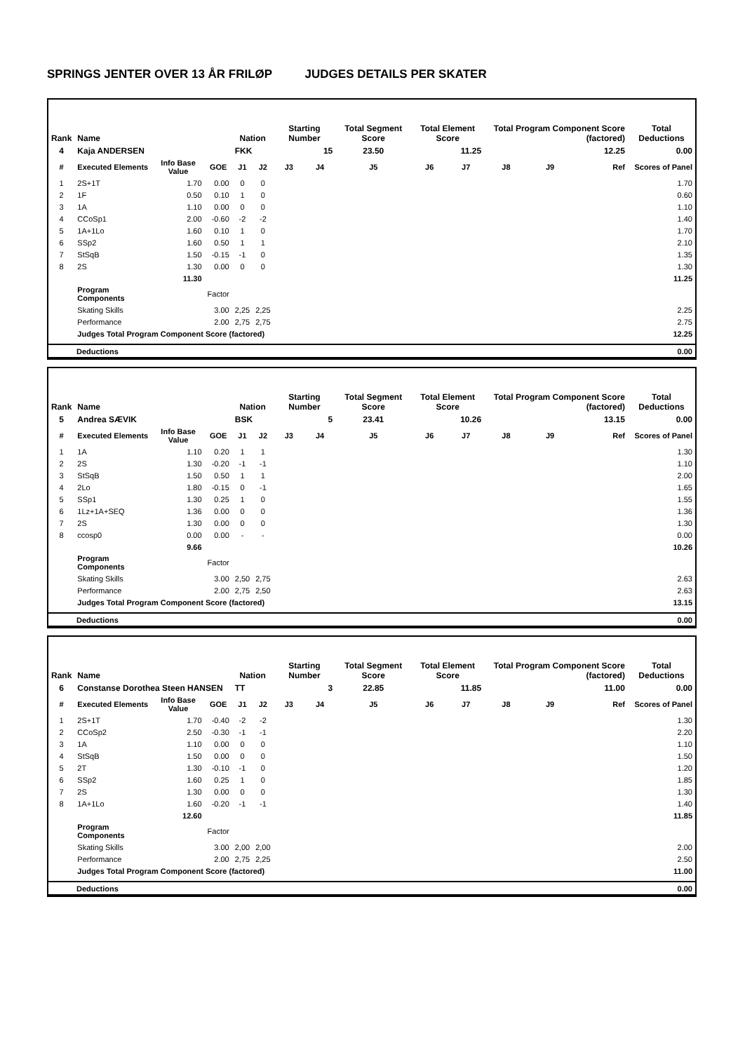SPRINGS JENTER OVER 13 ÅR FRILØP JUDGES DETAILS PER SKATER
| Rank | Name | | | Nation | | Starting Number | | Total Segment Score | Total Element Score | | Total Program Component Score (factored) | | | Total Deductions |
| --- | --- | --- | --- | --- | --- | --- | --- | --- | --- | --- | --- | --- | --- | --- |
| 4 | Kaja ANDERSEN | | | FKK | | 15 | | 23.50 | 11.25 | | 12.25 | | | 0.00 |
| # | Executed Elements | Info Base Value | GOE | J1 | J2 | J3 | J4 | J5 | J6 | J7 | J8 | J9 | Ref | Scores of Panel |
| 1 | 2S+1T | 1.70 | 0.00 | 0 | 0 | | | | | | | | | 1.70 |
| 2 | 1F | 0.50 | 0.10 | 1 | 0 | | | | | | | | | 0.60 |
| 3 | 1A | 1.10 | 0.00 | 0 | 0 | | | | | | | | | 1.10 |
| 4 | CCoSp1 | 2.00 | -0.60 | -2 | -2 | | | | | | | | | 1.40 |
| 5 | 1A+1Lo | 1.60 | 0.10 | 1 | 0 | | | | | | | | | 1.70 |
| 6 | SSp2 | 1.60 | 0.50 | 1 | 1 | | | | | | | | | 2.10 |
| 7 | StSqB | 1.50 | -0.15 | -1 | 0 | | | | | | | | | 1.35 |
| 8 | 2S | 1.30 | 0.00 | 0 | 0 | | | | | | | | | 1.30 |
| | | 11.30 | | | | | | | | | | | | 11.25 |
| | Program Components | | Factor | | | | | | | | | | | |
| | Skating Skills | | 3.00 | 2,25 | 2,25 | | | | | | | | | 2.25 |
| | Performance | | 2.00 | 2,75 | 2,75 | | | | | | | | | 2.75 |
| | Judges Total Program Component Score (factored) | | | | | | | | | | | | | 12.25 |
| Deductions | 0.00 |
| Rank | Name | | | Nation | | Starting Number | | Total Segment Score | Total Element Score | | Total Program Component Score (factored) | | | Total Deductions |
| --- | --- | --- | --- | --- | --- | --- | --- | --- | --- | --- | --- | --- | --- | --- |
| 5 | Andrea SÆVIK | | | BSK | | 5 | | 23.41 | 10.26 | | 13.15 | | | 0.00 |
| # | Executed Elements | Info Base Value | GOE | J1 | J2 | J3 | J4 | J5 | J6 | J7 | J8 | J9 | Ref | Scores of Panel |
| 1 | 1A | 1.10 | 0.20 | 1 | 1 | | | | | | | | | 1.30 |
| 2 | 2S | 1.30 | -0.20 | -1 | -1 | | | | | | | | | 1.10 |
| 3 | StSqB | 1.50 | 0.50 | 1 | 1 | | | | | | | | | 2.00 |
| 4 | 2Lo | 1.80 | -0.15 | 0 | -1 | | | | | | | | | 1.65 |
| 5 | SSp1 | 1.30 | 0.25 | 1 | 0 | | | | | | | | | 1.55 |
| 6 | 1Lz+1A+SEQ | 1.36 | 0.00 | 0 | 0 | | | | | | | | | 1.36 |
| 7 | 2S | 1.30 | 0.00 | 0 | 0 | | | | | | | | | 1.30 |
| 8 | ccosp0 | 0.00 | 0.00 | - | - | | | | | | | | | 0.00 |
| | | 9.66 | | | | | | | | | | | | 10.26 |
| | Program Components | | Factor | | | | | | | | | | | |
| | Skating Skills | | 3.00 | 2,50 | 2,75 | | | | | | | | | 2.63 |
| | Performance | | 2.00 | 2,75 | 2,50 | | | | | | | | | 2.63 |
| | Judges Total Program Component Score (factored) | | | | | | | | | | | | | 13.15 |
| Deductions | 0.00 |
| Rank | Name | | | Nation | | Starting Number | | Total Segment Score | Total Element Score | | Total Program Component Score (factored) | | | Total Deductions |
| --- | --- | --- | --- | --- | --- | --- | --- | --- | --- | --- | --- | --- | --- | --- |
| 6 | Constanse Dorothea Steen HANSEN | | | TT | | 3 | | 22.85 | 11.85 | | 11.00 | | | 0.00 |
| # | Executed Elements | Info Base Value | GOE | J1 | J2 | J3 | J4 | J5 | J6 | J7 | J8 | J9 | Ref | Scores of Panel |
| 1 | 2S+1T | 1.70 | -0.40 | -2 | -2 | | | | | | | | | 1.30 |
| 2 | CCoSp2 | 2.50 | -0.30 | -1 | -1 | | | | | | | | | 2.20 |
| 3 | 1A | 1.10 | 0.00 | 0 | 0 | | | | | | | | | 1.10 |
| 4 | StSqB | 1.50 | 0.00 | 0 | 0 | | | | | | | | | 1.50 |
| 5 | 2T | 1.30 | -0.10 | -1 | 0 | | | | | | | | | 1.20 |
| 6 | SSp2 | 1.60 | 0.25 | 1 | 0 | | | | | | | | | 1.85 |
| 7 | 2S | 1.30 | 0.00 | 0 | 0 | | | | | | | | | 1.30 |
| 8 | 1A+1Lo | 1.60 | -0.20 | -1 | -1 | | | | | | | | | 1.40 |
| | | 12.60 | | | | | | | | | | | | 11.85 |
| | Program Components | | Factor | | | | | | | | | | | |
| | Skating Skills | | 3.00 | 2,00 | 2,00 | | | | | | | | | 2.00 |
| | Performance | | 2.00 | 2,75 | 2,25 | | | | | | | | | 2.50 |
| | Judges Total Program Component Score (factored) | | | | | | | | | | | | | 11.00 |
| Deductions | 0.00 |